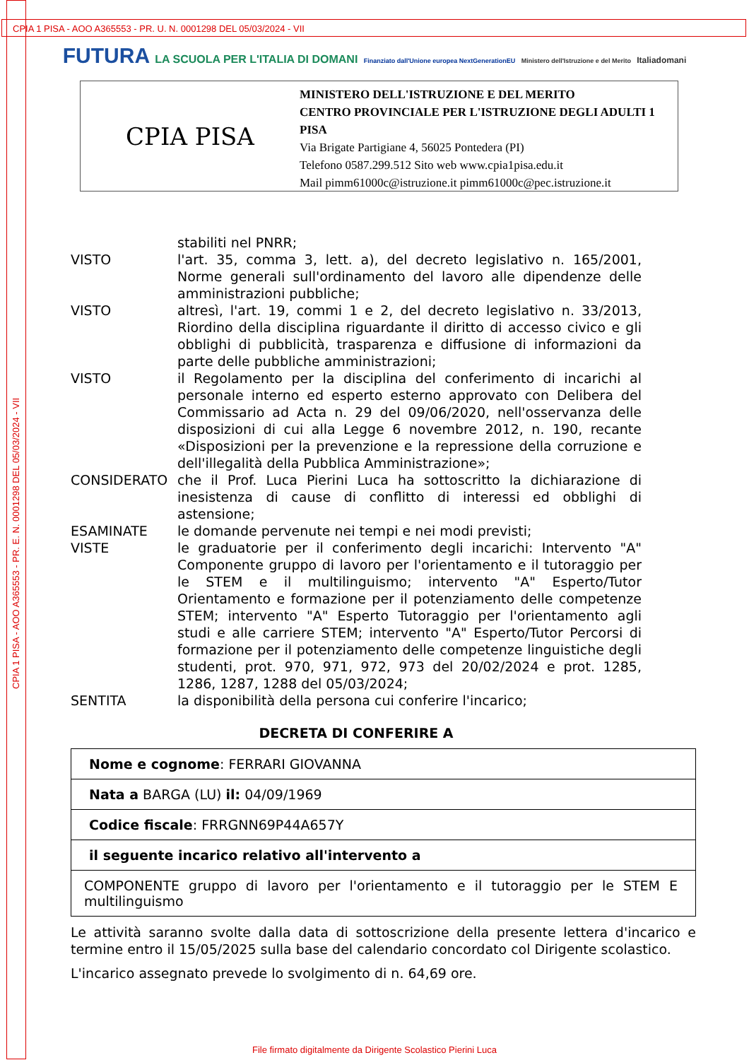CPIA 1 PISA - AOO A365553 - PR. U. N. 0001298 DEL 05/03/2024 - VII
CPIA 1 PISA - AOO A365553 - PR. E. N. 0001298 DEL 05/03/2024 - VII
FUTURA LA SCUOLA PER L'ITALIA DI DOMANI Finanziato dall'Unione europea NextGenerationEU Ministero dell'Istruzione e del Merito Italiadomani
CPIA PISA
MINISTERO DELL'ISTRUZIONE E DEL MERITO
CENTRO PROVINCIALE PER L'ISTRUZIONE DEGLI ADULTI 1
PISA
Via Brigate Partigiane 4, 56025 Pontedera (PI)
Telefono 0587.299.512 Sito web www.cpia1pisa.edu.it
Mail pimm61000c@istruzione.it pimm61000c@pec.istruzione.it
stabiliti nel PNRR;
VISTO l'art. 35, comma 3, lett. a), del decreto legislativo n. 165/2001, Norme generali sull'ordinamento del lavoro alle dipendenze delle amministrazioni pubbliche;
VISTO altresì, l'art. 19, commi 1 e 2, del decreto legislativo n. 33/2013, Riordino della disciplina riguardante il diritto di accesso civico e gli obblighi di pubblicità, trasparenza e diffusione di informazioni da parte delle pubbliche amministrazioni;
VISTO il Regolamento per la disciplina del conferimento di incarichi al personale interno ed esperto esterno approvato con Delibera del Commissario ad Acta n. 29 del 09/06/2020, nell'osservanza delle disposizioni di cui alla Legge 6 novembre 2012, n. 190, recante «Disposizioni per la prevenzione e la repressione della corruzione e dell'illegalità della Pubblica Amministrazione»;
CONSIDERATO che il Prof. Luca Pierini Luca ha sottoscritto la dichiarazione di inesistenza di cause di conflitto di interessi ed obblighi di astensione;
ESAMINATE le domande pervenute nei tempi e nei modi previsti;
VISTE le graduatorie per il conferimento degli incarichi: Intervento "A" Componente gruppo di lavoro per l'orientamento e il tutoraggio per le STEM e il multilinguismo; intervento "A" Esperto/Tutor Orientamento e formazione per il potenziamento delle competenze STEM; intervento "A" Esperto Tutoraggio per l'orientamento agli studi e alle carriere STEM; intervento "A" Esperto/Tutor Percorsi di formazione per il potenziamento delle competenze linguistiche degli studenti, prot. 970, 971, 972, 973 del 20/02/2024 e prot. 1285, 1286, 1287, 1288 del 05/03/2024;
SENTITA la disponibilità della persona cui conferire l'incarico;
DECRETA DI CONFERIRE A
| Nome e cognome : FERRARI GIOVANNA |
| Nata a BARGA (LU) il: 04/09/1969 |
| Codice fiscale : FRRGNN69P44A657Y |
| il seguente incarico relativo all'intervento a |
| COMPONENTE gruppo di lavoro per l'orientamento e il tutoraggio per le STEM E multilinguismo |
Le attività saranno svolte dalla data di sottoscrizione della presente lettera d'incarico e termine entro il 15/05/2025 sulla base del calendario concordato col Dirigente scolastico.
L'incarico assegnato prevede lo svolgimento di n. 64,69 ore.
File firmato digitalmente da Dirigente Scolastico Pierini Luca